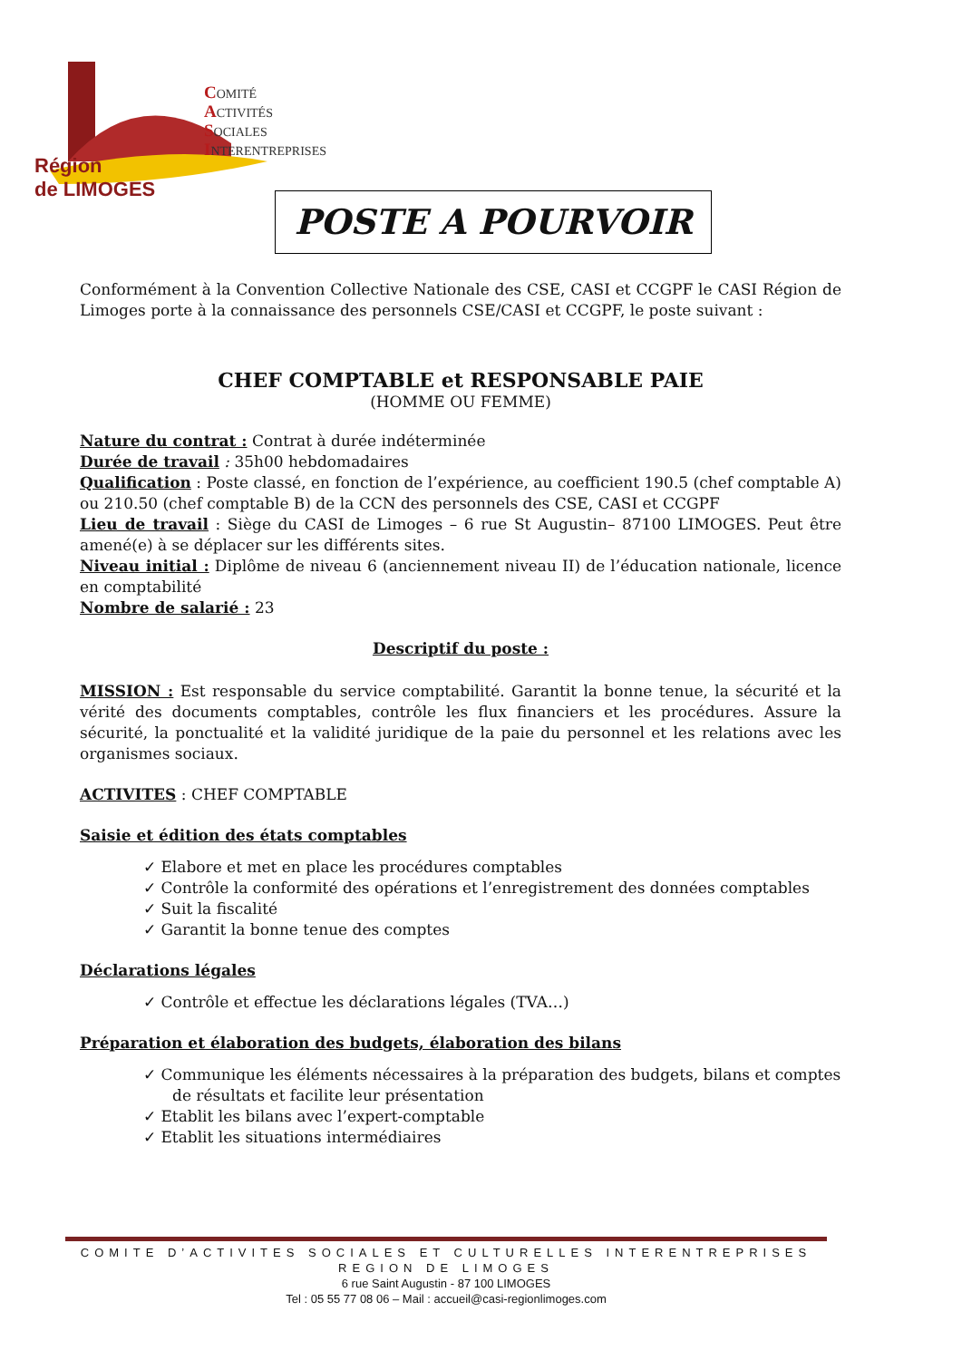COMITÉ
ACTIVITÉS
SOCIALES
INTERENTREPRISES
Région
de LIMOGES
POSTE A POURVOIR
Conformément à la Convention Collective Nationale des CSE, CASI et CCGPF le CASI Région de Limoges porte à la connaissance des personnels CSE/CASI et CCGPF, le poste suivant :
CHEF COMPTABLE et RESPONSABLE PAIE
(HOMME OU FEMME)
Nature du contrat : Contrat à durée indéterminée
Durée de travail : 35h00 hebdomadaires
Qualification : Poste classé, en fonction de l’expérience, au coefficient 190.5 (chef comptable A) ou 210.50 (chef comptable B) de la CCN des personnels des CSE, CASI et CCGPF
Lieu de travail : Siège du CASI de Limoges – 6 rue St Augustin– 87100 LIMOGES. Peut être amené(e) à se déplacer sur les différents sites.
Niveau initial : Diplôme de niveau 6 (anciennement niveau II) de l’éducation nationale, licence en comptabilité
Nombre de salarié : 23
Descriptif du poste :
MISSION : Est responsable du service comptabilité. Garantit la bonne tenue, la sécurité et la vérité des documents comptables, contrôle les flux financiers et les procédures. Assure la sécurité, la ponctualité et la validité juridique de la paie du personnel et les relations avec les organismes sociaux.
ACTIVITES : CHEF COMPTABLE
Saisie et édition des états comptables
✓ Elabore et met en place les procédures comptables
✓ Contrôle la conformité des opérations et l’enregistrement des données comptables
✓ Suit la fiscalité
✓ Garantit la bonne tenue des comptes
Déclarations légales
✓ Contrôle et effectue les déclarations légales (TVA…)
Préparation et élaboration des budgets, élaboration des bilans
✓ Communique les éléments nécessaires à la préparation des budgets, bilans et comptes de résultats et facilite leur présentation
✓ Etablit les bilans avec l’expert-comptable
✓ Etablit les situations intermédiaires
COMITE D’ACTIVITES SOCIALES ET CULTURELLES INTERENTREPRISES
REGION DE LIMOGES
6 rue Saint Augustin - 87 100 LIMOGES
Tel : 05 55 77 08 06 – Mail : accueil@casi-regionlimoges.com